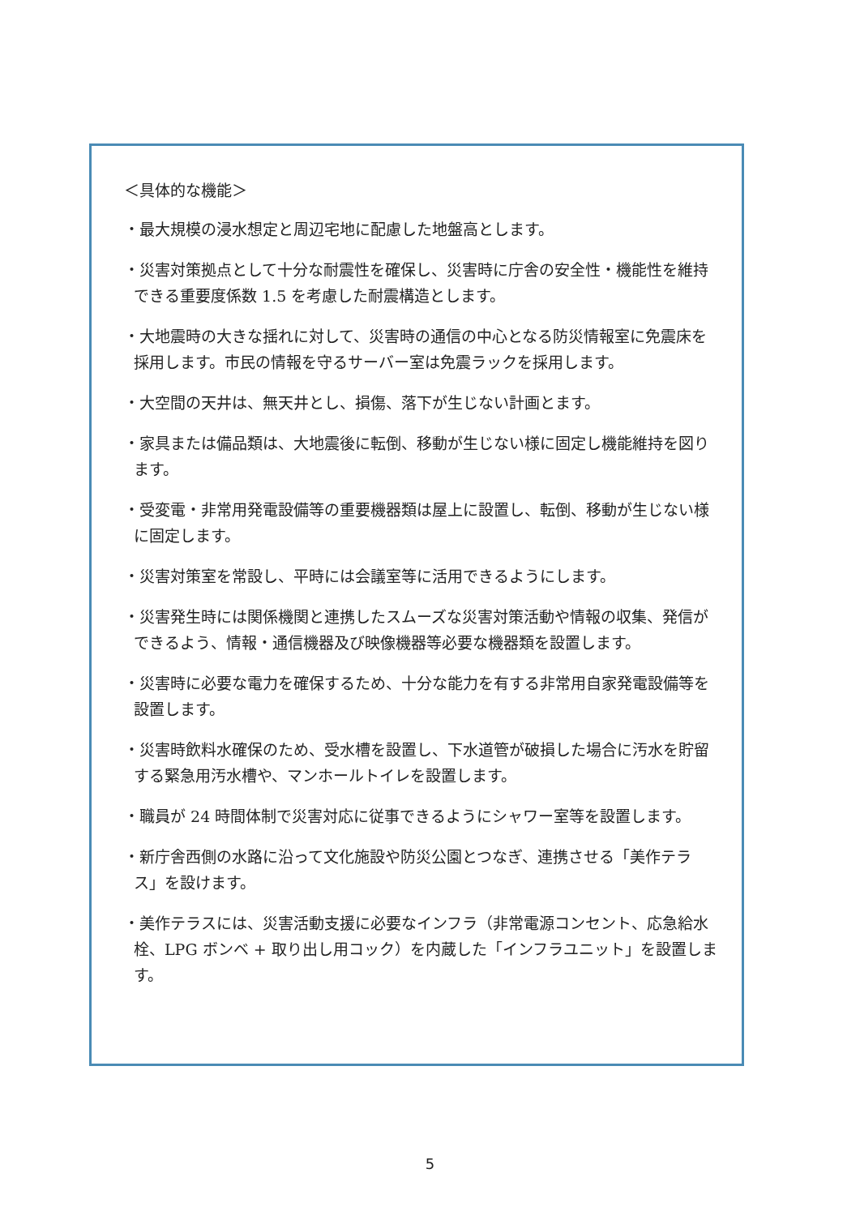＜具体的な機能＞
・最大規模の浸水想定と周辺宅地に配慮した地盤高とします。
・災害対策拠点として十分な耐震性を確保し、災害時に庁舎の安全性・機能性を維持できる重要度係数 1.5 を考慮した耐震構造とします。
・大地震時の大きな揺れに対して、災害時の通信の中心となる防災情報室に免震床を採用します。市民の情報を守るサーバー室は免震ラックを採用します。
・大空間の天井は、無天井とし、損傷、落下が生じない計画とます。
・家具または備品類は、大地震後に転倒、移動が生じない様に固定し機能維持を図ります。
・受変電・非常用発電設備等の重要機器類は屋上に設置し、転倒、移動が生じない様に固定します。
・災害対策室を常設し、平時には会議室等に活用できるようにします。
・災害発生時には関係機関と連携したスムーズな災害対策活動や情報の収集、発信ができるよう、情報・通信機器及び映像機器等必要な機器類を設置します。
・災害時に必要な電力を確保するため、十分な能力を有する非常用自家発電設備等を設置します。
・災害時飲料水確保のため、受水槽を設置し、下水道管が破損した場合に汚水を貯留する緊急用汚水槽や、マンホールトイレを設置します。
・職員が 24 時間体制で災害対応に従事できるようにシャワー室等を設置します。
・新庁舎西側の水路に沿って文化施設や防災公園とつなぎ、連携させる「美作テラス」を設けます。
・美作テラスには、災害活動支援に必要なインフラ（非常電源コンセント、応急給水栓、LPG ボンベ + 取り出し用コック）を内蔵した「インフラユニット」を設置します。
5